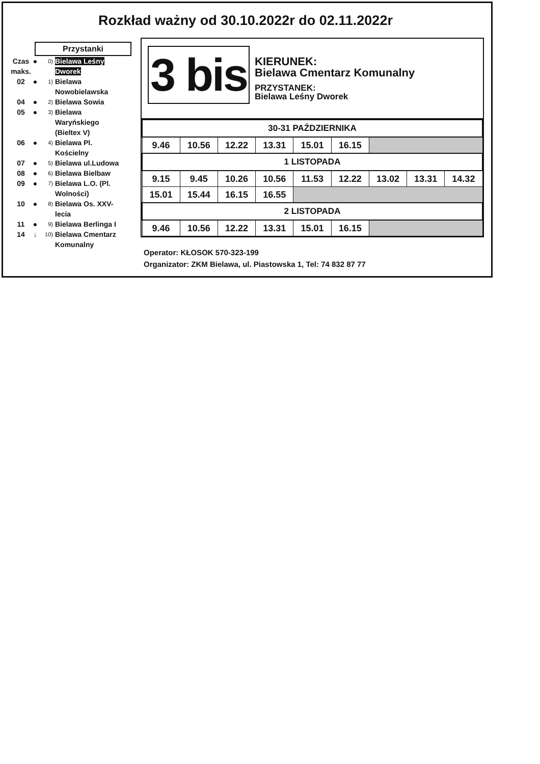Rozkład ważny od 30.10.2022r do 02.11.2022r
Przystanki
Czas maks. ● 0) Bielawa Leśny Dworek
02 ● 1) Bielawa Nowobielawska
04 ● 2) Bielawa Sowia
05 ● 3) Bielawa Waryńskiego (Bieltex V)
06 ● 4) Bielawa Pl. Kościelny
07 ● 5) Bielawa ul.Ludowa
08 ● 6) Bielawa Bielbaw
09 ● 7) Bielawa L.O. (Pl. Wolności)
10 ● 8) Bielawa Os. XXV-lecia
11 ● 9) Bielawa Berlinga I
14 ↓ 10) Bielawa Cmentarz Komunalny
3 bis
KIERUNEK:
Bielawa Cmentarz Komunalny
PRZYSTANEK:
Bielawa Leśny Dworek
| 30-31 PAŹDZIERNIKA | | | | | | | | |
| --- | --- | --- | --- | --- | --- | --- | --- | --- |
| 9.46 | 10.56 | 12.22 | 13.31 | 15.01 | 16.15 | | | |
| 1 LISTOPADA | | | | | | | | |
| 9.15 | 9.45 | 10.26 | 10.56 | 11.53 | 12.22 | 13.02 | 13.31 | 14.32 |
| 15.01 | 15.44 | 16.15 | 16.55 | | | | | |
| 2 LISTOPADA | | | | | | | | |
| 9.46 | 10.56 | 12.22 | 13.31 | 15.01 | 16.15 | | | |
Operator: KŁOSOK 570-323-199
Organizator: ZKM Bielawa, ul. Piastowska 1, Tel: 74 832 87 77